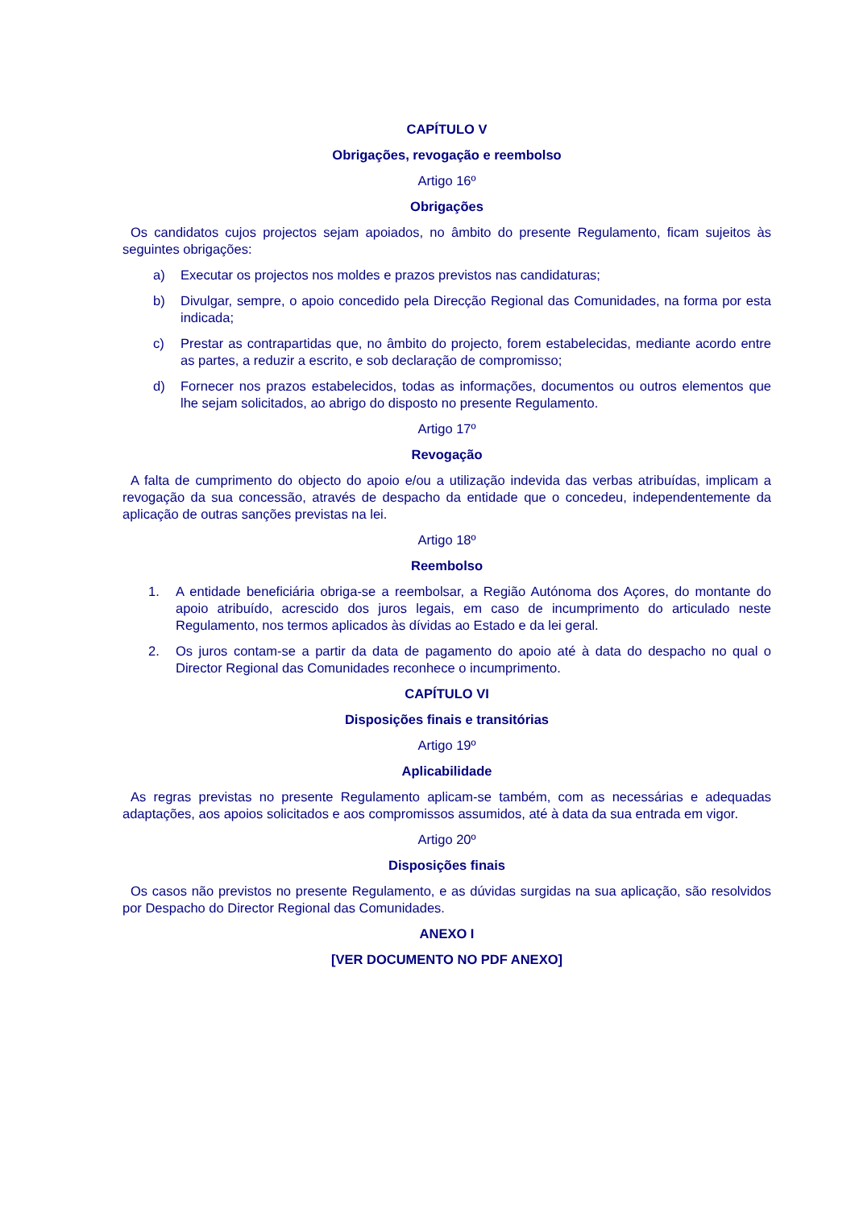CAPÍTULO V
Obrigações, revogação e reembolso
Artigo 16º
Obrigações
Os candidatos cujos projectos sejam apoiados, no âmbito do presente Regulamento, ficam sujeitos às seguintes obrigações:
a) Executar os projectos nos moldes e prazos previstos nas candidaturas;
b) Divulgar, sempre, o apoio concedido pela Direcção Regional das Comunidades, na forma por esta indicada;
c) Prestar as contrapartidas que, no âmbito do projecto, forem estabelecidas, mediante acordo entre as partes, a reduzir a escrito, e sob declaração de compromisso;
d) Fornecer nos prazos estabelecidos, todas as informações, documentos ou outros elementos que lhe sejam solicitados, ao abrigo do disposto no presente Regulamento.
Artigo 17º
Revogação
A falta de cumprimento do objecto do apoio e/ou a utilização indevida das verbas atribuídas, implicam a revogação da sua concessão, através de despacho da entidade que o concedeu, independentemente da aplicação de outras sanções previstas na lei.
Artigo 18º
Reembolso
1. A entidade beneficiária obriga-se a reembolsar, a Região Autónoma dos Açores, do montante do apoio atribuído, acrescido dos juros legais, em caso de incumprimento do articulado neste Regulamento, nos termos aplicados às dívidas ao Estado e da lei geral.
2. Os juros contam-se a partir da data de pagamento do apoio até à data do despacho no qual o Director Regional das Comunidades reconhece o incumprimento.
CAPÍTULO VI
Disposições finais e transitórias
Artigo 19º
Aplicabilidade
As regras previstas no presente Regulamento aplicam-se também, com as necessárias e adequadas adaptações, aos apoios solicitados e aos compromissos assumidos, até à data da sua entrada em vigor.
Artigo 20º
Disposições finais
Os casos não previstos no presente Regulamento, e as dúvidas surgidas na sua aplicação, são resolvidos por Despacho do Director Regional das Comunidades.
ANEXO I
[VER DOCUMENTO NO PDF ANEXO]